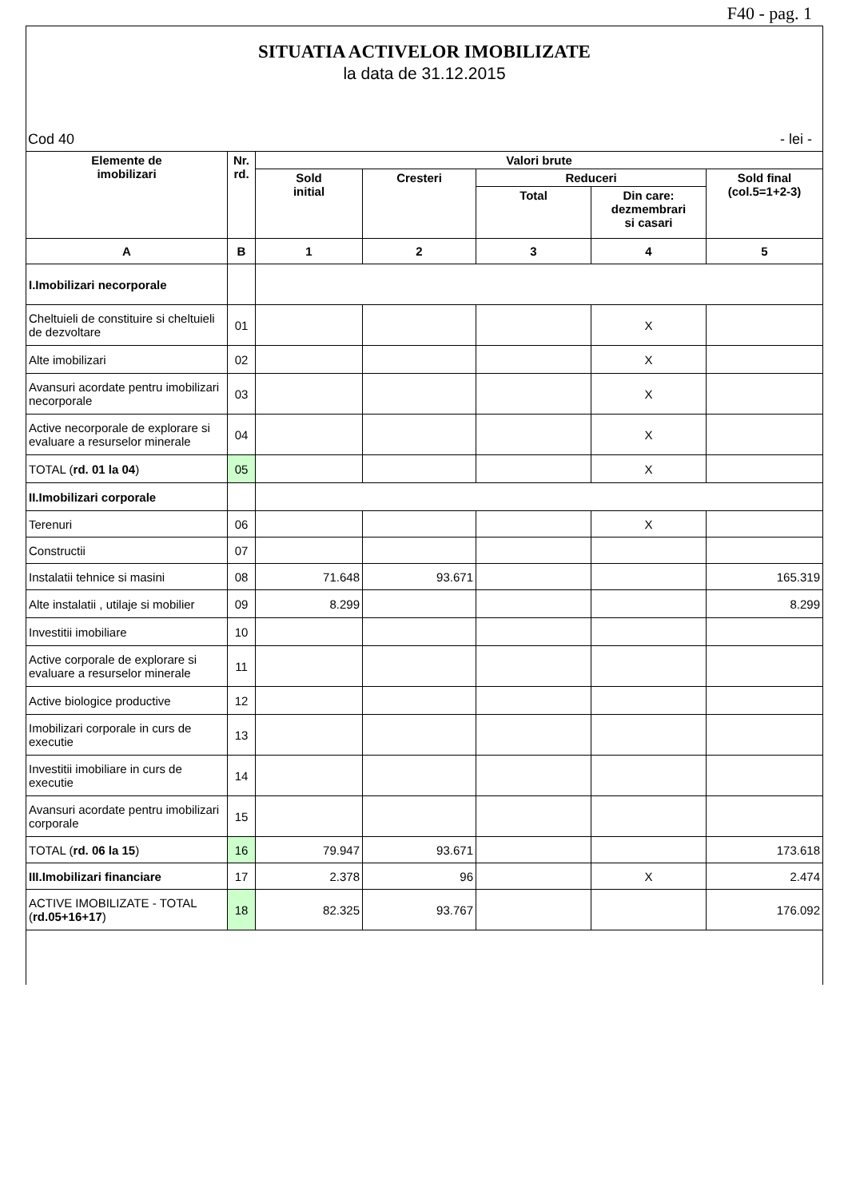F40 - pag. 1
SITUATIA ACTIVELOR IMOBILIZATE
la data de 31.12.2015
Cod 40 - lei -
| Elemente de imobilizari | Nr. rd. | Valori brute | | | | |
| --- | --- | --- | --- | --- | --- | --- |
| | | Sold initial | Cresteri | Reduceri | | Sold final (col.5=1+2-3) |
| | | | | Total | Din care: dezmembrari si casari | |
| A | B | 1 | 2 | 3 | 4 | 5 |
| I.Imobilizari necorporale | | | | | | |
| Cheltuieli de constituire si cheltuieli de dezvoltare | 01 | | | | X | |
| Alte imobilizari | 02 | | | | X | |
| Avansuri acordate pentru imobilizari necorporale | 03 | | | | X | |
| Active necorporale de explorare si evaluare a resurselor minerale | 04 | | | | X | |
| TOTAL ( rd. 01 la 04 ) | 05 | | | | X | |
| II.Imobilizari corporale | | | | | | |
| Terenuri | 06 | | | | X | |
| Constructii | 07 | | | | | |
| Instalatii tehnice si masini | 08 | 71.648 | 93.671 | | | 165.319 |
| Alte instalatii , utilaje si mobilier | 09 | 8.299 | | | | 8.299 |
| Investitii imobiliare | 10 | | | | | |
| Active corporale de explorare si evaluare a resurselor minerale | 11 | | | | | |
| Active biologice productive | 12 | | | | | |
| Imobilizari corporale in curs de executie | 13 | | | | | |
| Investitii imobiliare in curs de executie | 14 | | | | | |
| Avansuri acordate pentru imobilizari corporale | 15 | | | | | |
| TOTAL ( rd. 06 la 15 ) | 16 | 79.947 | 93.671 | | | 173.618 |
| III.Imobilizari financiare | 17 | 2.378 | 96 | | X | 2.474 |
| ACTIVE IMOBILIZATE - TOTAL ( rd.05+16+17 ) | 18 | 82.325 | 93.767 | | | 176.092 |